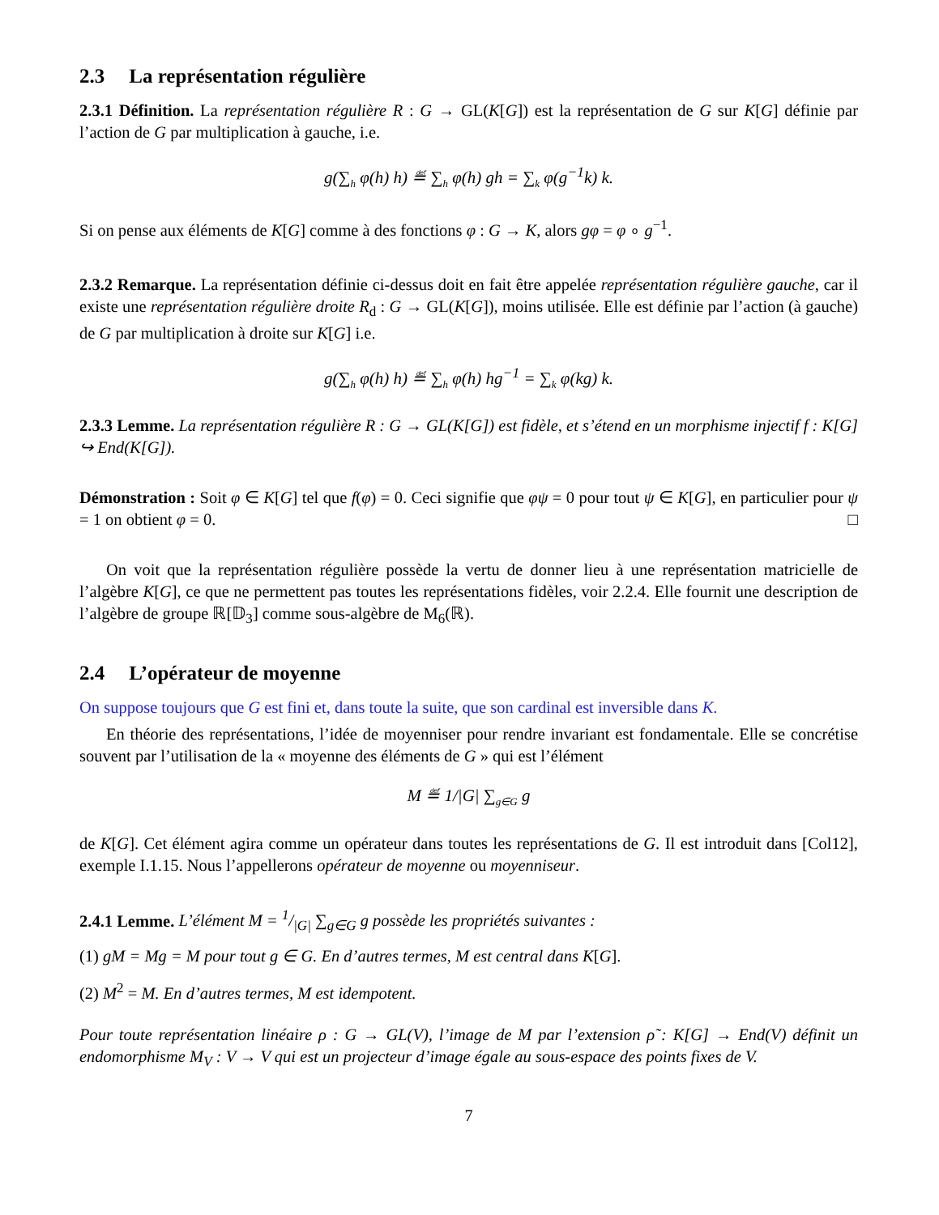2.3 La représentation régulière
2.3.1 Définition. La représentation régulière R : G → GL(K[G]) est la représentation de G sur K[G] définie par l’action de G par multiplication à gauche, i.e.
g(∑<sub>h</sub> φ(h) h) ≝ ∑<sub>h</sub> φ(h) gh = ∑<sub>k</sub> φ(g<sup>−1</sup>k) k.
Si on pense aux éléments de K[G] comme à des fonctions φ : G → K, alors gφ = φ ∘ g<sup>−1</sup>.
2.3.2 Remarque. La représentation définie ci-dessus doit en fait être appelée représentation régulière gauche, car il existe une représentation régulière droite R<sub>d</sub> : G → GL(K[G]), moins utilisée. Elle est définie par l’action (à gauche) de G par multiplication à droite sur K[G] i.e.
g(∑<sub>h</sub> φ(h) h) ≝ ∑<sub>h</sub> φ(h) hg<sup>−1</sup> = ∑<sub>k</sub> φ(kg) k.
2.3.3 Lemme. La représentation régulière R : G → GL(K[G]) est fidèle, et s’étend en un morphisme injectif f : K[G] ↪ End(K[G]).
Démonstration : Soit φ ∈ K[G] tel que f(φ) = 0. Ceci signifie que φψ = 0 pour tout ψ ∈ K[G], en particulier pour ψ = 1 on obtient φ = 0. □
On voit que la représentation régulière possède la vertu de donner lieu à une représentation matricielle de l’algèbre K[G], ce que ne permettent pas toutes les représentations fidèles, voir 2.2.4. Elle fournit une description de l’algèbre de groupe ℝ[𝔻<sub>3</sub>] comme sous-algèbre de M<sub>6</sub>(ℝ).
2.4 L’opérateur de moyenne
On suppose toujours que G est fini et, dans toute la suite, que son cardinal est inversible dans K.
En théorie des représentations, l’idée de moyenniser pour rendre invariant est fondamentale. Elle se concrétise souvent par l’utilisation de la « moyenne des éléments de G » qui est l’élément
M ≝ 1/|G| ∑<sub>g∈G</sub> g
de K[G]. Cet élément agira comme un opérateur dans toutes les représentations de G. Il est introduit dans [Col12], exemple I.1.15. Nous l’appellerons opérateur de moyenne ou moyenniseur.
2.4.1 Lemme. L’élément M = 1/|G| ∑<sub>g∈G</sub> g possède les propriétés suivantes :
(1) gM = Mg = M pour tout g ∈ G. En d’autres termes, M est central dans K[G].
(2) M<sup>2</sup> = M. En d’autres termes, M est idempotent.
Pour toute représentation linéaire ρ : G → GL(V), l’image de M par l’extension ρ̃ : K[G] → End(V) définit un endomorphisme M<sub>V</sub> : V → V qui est un projecteur d’image égale au sous-espace des points fixes de V.
7